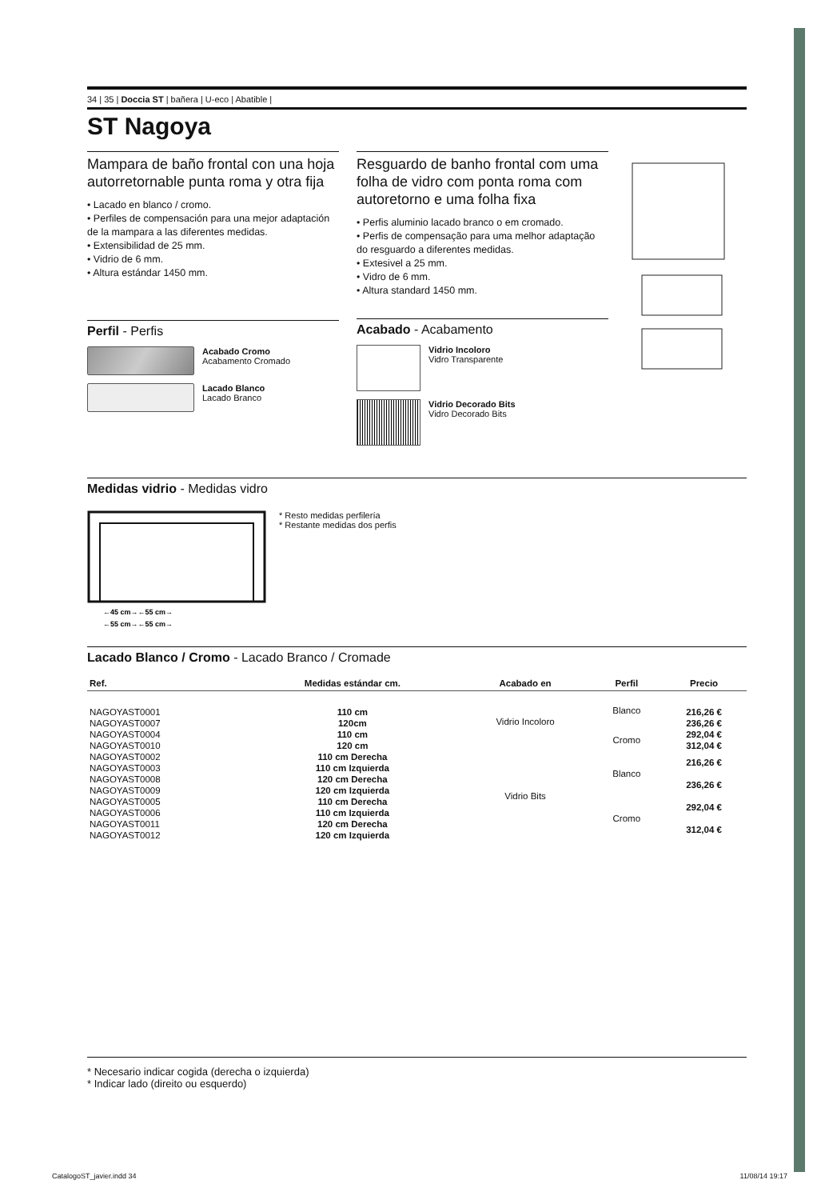34 | 35 | Doccia ST | bañera | U-eco | Abatible |
ST Nagoya
Mampara de baño frontal con una hoja autorretornable punta roma y otra fija
• Lacado en blanco / cromo.
• Perfiles de compensación para una mejor adaptación de la mampara a las diferentes medidas.
• Extensibilidad de 25 mm.
• Vidrio de 6 mm.
• Altura estándar 1450 mm.
Perfil - Perfis
Acabado Cromo
Acabamento Cromado
Lacado Blanco
Lacado Branco
Resguardo de banho frontal com uma folha de vidro com ponta roma com autoretorno e uma folha fixa
• Perfis aluminio lacado branco o em cromado.
• Perfis de compensação para uma melhor adaptação do resguardo a diferentes medidas.
• Extesivel a 25 mm.
• Vidro de 6 mm.
• Altura standard 1450 mm.
Acabado - Acabamento
Vidrio Incoloro
Vidro Transparente
Vidrio Decorado Bits
Vidro Decorado Bits
Medidas vidrio - Medidas vidro
←45 cm→←55 cm→
←55 cm→←55 cm→
* Resto medidas perfilería
* Restante medidas dos perfis
Lacado Blanco / Cromo - Lacado Branco / Cromade
| Ref. | Medidas estándar cm. | Acabado en | Perfil | Precio |
| --- | --- | --- | --- | --- |
| NAGOYAST0001 | 110 cm | Vidrio Incoloro | Blanco | 216,26 € |
| NAGOYAST0007 | 120cm | | | 236,26 € |
| NAGOYAST0004 | 110 cm | | Cromo | 292,04 € |
| NAGOYAST0010 | 120 cm | | | 312,04 € |
| NAGOYAST0002 | 110 cm Derecha | Vidrio Bits | Blanco | 216,26 € |
| NAGOYAST0003 | 110 cm Izquierda | | | |
| NAGOYAST0008 | 120 cm Derecha | | | 236,26 € |
| NAGOYAST0009 | 120 cm Izquierda | | | |
| NAGOYAST0005 | 110 cm Derecha | | Cromo | 292,04 € |
| NAGOYAST0006 | 110 cm Izquierda | | | |
| NAGOYAST0011 | 120 cm Derecha | | | 312,04 € |
| NAGOYAST0012 | 120 cm Izquierda | | | |
* Necesario indicar cogida (derecha o izquierda)
* Indicar lado (direito ou esquerdo)
CatalogoST_javier.indd 34 11/08/14 19:17